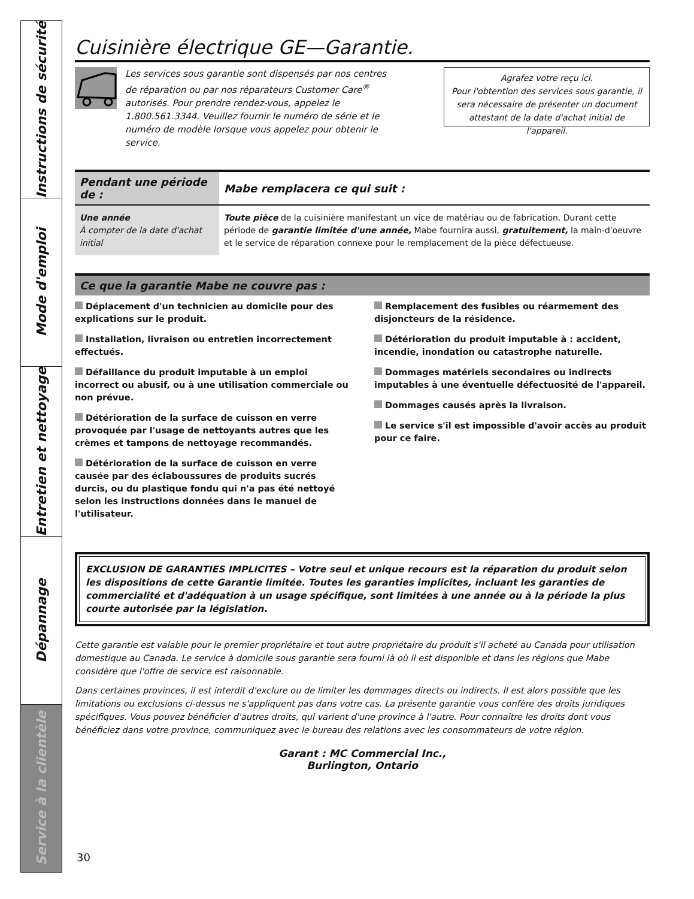Instructions de sécurité
Mode d'emploi
Entretien et nettoyage
Dépannage
Service à la clientèle
Cuisinière électrique GE—Garantie.
Les services sous garantie sont dispensés par nos centres de réparation ou par nos réparateurs Customer Care<sup>®</sup> autorisés. Pour prendre rendez-vous, appelez le 1.800.561.3344. Veuillez fournir le numéro de série et le numéro de modèle lorsque vous appelez pour obtenir le service.
Agrafez votre reçu ici.
Pour l'obtention des services sous garantie, il sera nécessaire de présenter un document attestant de la date d'achat initial de l'appareil.
| Pendant une période de : | Mabe remplacera ce qui suit : |
| --- | --- |
| Une année À compter de la date d'achat initial | Toute pièce de la cuisinière manifestant un vice de matériau ou de fabrication. Durant cette période de garantie limitée d'une année, Mabe fournira aussi, gratuitement, la main-d'oeuvre et le service de réparation connexe pour le remplacement de la pièce défectueuse. |
Ce que la garantie Mabe ne couvre pas :
Déplacement d'un technicien au domicile pour des explications sur le produit.
Installation, livraison ou entretien incorrectement effectués.
Défaillance du produit imputable à un emploi incorrect ou abusif, ou à une utilisation commerciale ou non prévue.
Détérioration de la surface de cuisson en verre provoquée par l'usage de nettoyants autres que les crèmes et tampons de nettoyage recommandés.
Détérioration de la surface de cuisson en verre causée par des éclaboussures de produits sucrés durcis, ou du plastique fondu qui n'a pas été nettoyé selon les instructions données dans le manuel de l'utilisateur.
Remplacement des fusibles ou réarmement des disjoncteurs de la résidence.
Détérioration du produit imputable à : accident, incendie, inondation ou catastrophe naturelle.
Dommages matériels secondaires ou indirects imputables à une éventuelle défectuosité de l'appareil.
Dommages causés après la livraison.
Le service s'il est impossible d'avoir accès au produit pour ce faire.
EXCLUSION DE GARANTIES IMPLICITES – Votre seul et unique recours est la réparation du produit selon les dispositions de cette Garantie limitée. Toutes les garanties implicites, incluant les garanties de commercialité et d'adéquation à un usage spécifique, sont limitées à une année ou à la période la plus courte autorisée par la législation.
Cette garantie est valable pour le premier propriétaire et tout autre propriétaire du produit s'il acheté au Canada pour utilisation domestique au Canada. Le service à domicile sous garantie sera fourni là où il est disponible et dans les régions que Mabe considère que l'offre de service est raisonnable.
Dans certaines provinces, il est interdit d'exclure ou de limiter les dommages directs ou indirects. Il est alors possible que les limitations ou exclusions ci-dessus ne s'appliquent pas dans votre cas. La présente garantie vous confère des droits juridiques spécifiques. Vous pouvez bénéficier d'autres droits, qui varient d'une province à l'autre. Pour connaître les droits dont vous bénéficiez dans votre province, communiquez avec le bureau des relations avec les consommateurs de votre région.
Garant : MC Commercial Inc.,
Burlington, Ontario
30